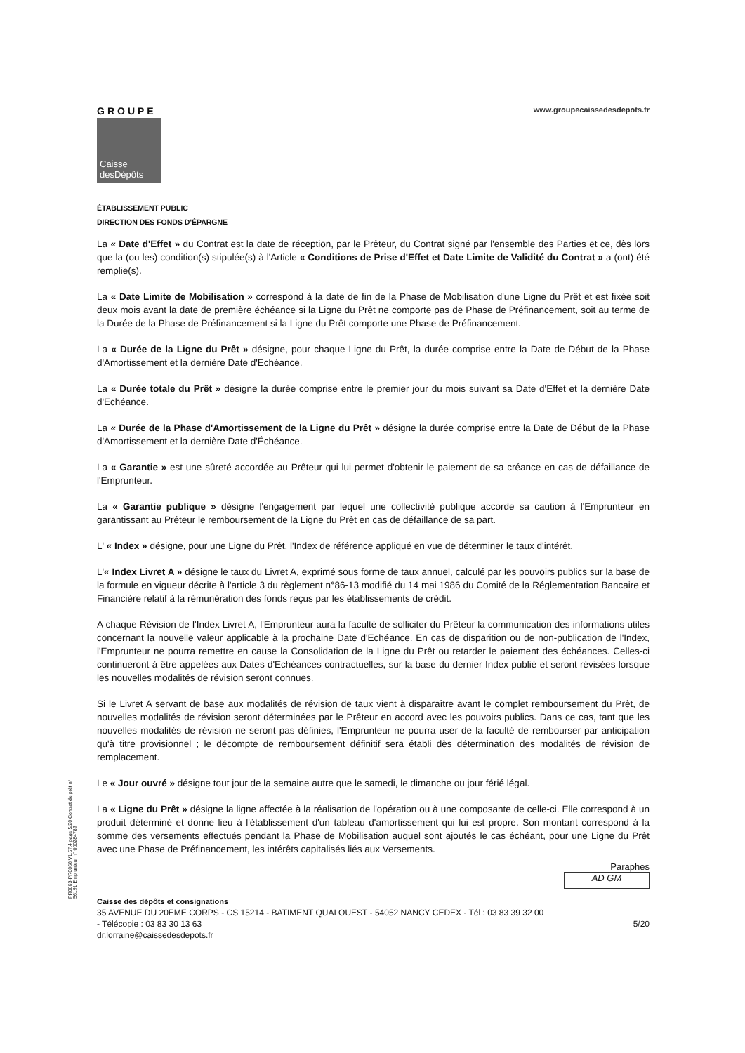PR0063-PR0068 V1.57.4 page 5/20 Contrat de prêt n° 56191 Emprunteur n° 000284789
GROUPE
Caisse
desDépôts
www.groupecaissedesdepots.fr
ÉTABLISSEMENT PUBLIC
DIRECTION DES FONDS D'ÉPARGNE
La « Date d'Effet » du Contrat est la date de réception, par le Prêteur, du Contrat signé par l'ensemble des Parties et ce, dès lors que la (ou les) condition(s) stipulée(s) à l'Article « Conditions de Prise d'Effet et Date Limite de Validité du Contrat » a (ont) été remplie(s).
La « Date Limite de Mobilisation » correspond à la date de fin de la Phase de Mobilisation d'une Ligne du Prêt et est fixée soit deux mois avant la date de première échéance si la Ligne du Prêt ne comporte pas de Phase de Préfinancement, soit au terme de la Durée de la Phase de Préfinancement si la Ligne du Prêt comporte une Phase de Préfinancement.
La « Durée de la Ligne du Prêt » désigne, pour chaque Ligne du Prêt, la durée comprise entre la Date de Début de la Phase d'Amortissement et la dernière Date d'Echéance.
La « Durée totale du Prêt » désigne la durée comprise entre le premier jour du mois suivant sa Date d'Effet et la dernière Date d'Echéance.
La « Durée de la Phase d'Amortissement de la Ligne du Prêt » désigne la durée comprise entre la Date de Début de la Phase d'Amortissement et la dernière Date d'Échéance.
La « Garantie » est une sûreté accordée au Prêteur qui lui permet d'obtenir le paiement de sa créance en cas de défaillance de l'Emprunteur.
La « Garantie publique » désigne l'engagement par lequel une collectivité publique accorde sa caution à l'Emprunteur en garantissant au Prêteur le remboursement de la Ligne du Prêt en cas de défaillance de sa part.
L' « Index » désigne, pour une Ligne du Prêt, l'Index de référence appliqué en vue de déterminer le taux d'intérêt.
L'« Index Livret A » désigne le taux du Livret A, exprimé sous forme de taux annuel, calculé par les pouvoirs publics sur la base de la formule en vigueur décrite à l'article 3 du règlement n°86-13 modifié du 14 mai 1986 du Comité de la Réglementation Bancaire et Financière relatif à la rémunération des fonds reçus par les établissements de crédit.
A chaque Révision de l'Index Livret A, l'Emprunteur aura la faculté de solliciter du Prêteur la communication des informations utiles concernant la nouvelle valeur applicable à la prochaine Date d'Echéance. En cas de disparition ou de non-publication de l'Index, l'Emprunteur ne pourra remettre en cause la Consolidation de la Ligne du Prêt ou retarder le paiement des échéances. Celles-ci continueront à être appelées aux Dates d'Echéances contractuelles, sur la base du dernier Index publié et seront révisées lorsque les nouvelles modalités de révision seront connues.
Si le Livret A servant de base aux modalités de révision de taux vient à disparaître avant le complet remboursement du Prêt, de nouvelles modalités de révision seront déterminées par le Prêteur en accord avec les pouvoirs publics. Dans ce cas, tant que les nouvelles modalités de révision ne seront pas définies, l'Emprunteur ne pourra user de la faculté de rembourser par anticipation qu'à titre provisionnel ; le décompte de remboursement définitif sera établi dès détermination des modalités de révision de remplacement.
Le « Jour ouvré » désigne tout jour de la semaine autre que le samedi, le dimanche ou jour férié légal.
La « Ligne du Prêt » désigne la ligne affectée à la réalisation de l'opération ou à une composante de celle-ci. Elle correspond à un produit déterminé et donne lieu à l'établissement d'un tableau d'amortissement qui lui est propre. Son montant correspond à la somme des versements effectués pendant la Phase de Mobilisation auquel sont ajoutés le cas échéant, pour une Ligne du Prêt avec une Phase de Préfinancement, les intérêts capitalisés liés aux Versements.
Paraphes
AD GM
Caisse des dépôts et consignations
35 AVENUE DU 20EME CORPS - CS 15214 - BATIMENT QUAI OUEST - 54052 NANCY CEDEX - Tél : 03 83 39 32 00
- Télécopie : 03 83 30 13 63 5/20
dr.lorraine@caissedesdepots.fr